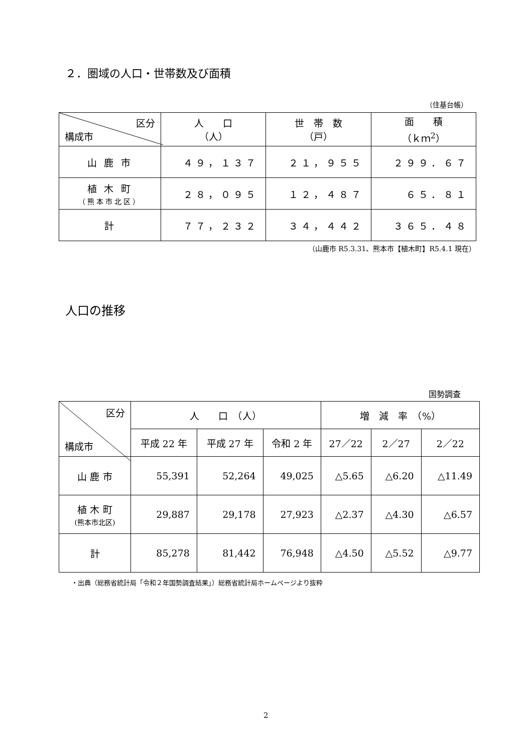２．圏域の人口・世帯数及び面積
（住基台帳）
| 区分 構成市 | 人 口 （人） | 世 帯 数 （戸） | 面 積 （ｋｍ<sup>2</sup>） |
| --- | --- | --- | --- |
| 山 鹿 市 | ４９，１３７ | ２１，９５５ | ２９９．６７ |
| 植 木 町 （熊本市北区） | ２８，０９５ | １２，４８７ | ６５．８１ |
| 計 | ７７，２３２ | ３４，４４２ | ３６５．４８ |
（山鹿市 R5.3.31、熊本市【植木町】R5.4.1 現在）
人口の推移
国勢調査
| 区分 構成市 | 人 口 （人） | | | 増 減 率 （%） | | |
| --- | --- | --- | --- | --- | --- | --- |
| | 平成 22 年 | 平成 27 年 | 令和 2 年 | 27／22 | 2／27 | 2／22 |
| 山 鹿 市 | 55,391 | 52,264 | 49,025 | △5.65 | △6.20 | △11.49 |
| 植 木 町 (熊本市北区) | 29,887 | 29,178 | 27,923 | △2.37 | △4.30 | △6.57 |
| 計 | 85,278 | 81,442 | 76,948 | △4.50 | △5.52 | △9.77 |
・出典（総務省統計局「令和２年国勢調査結果」）総務省統計局ホームページより抜粋
2